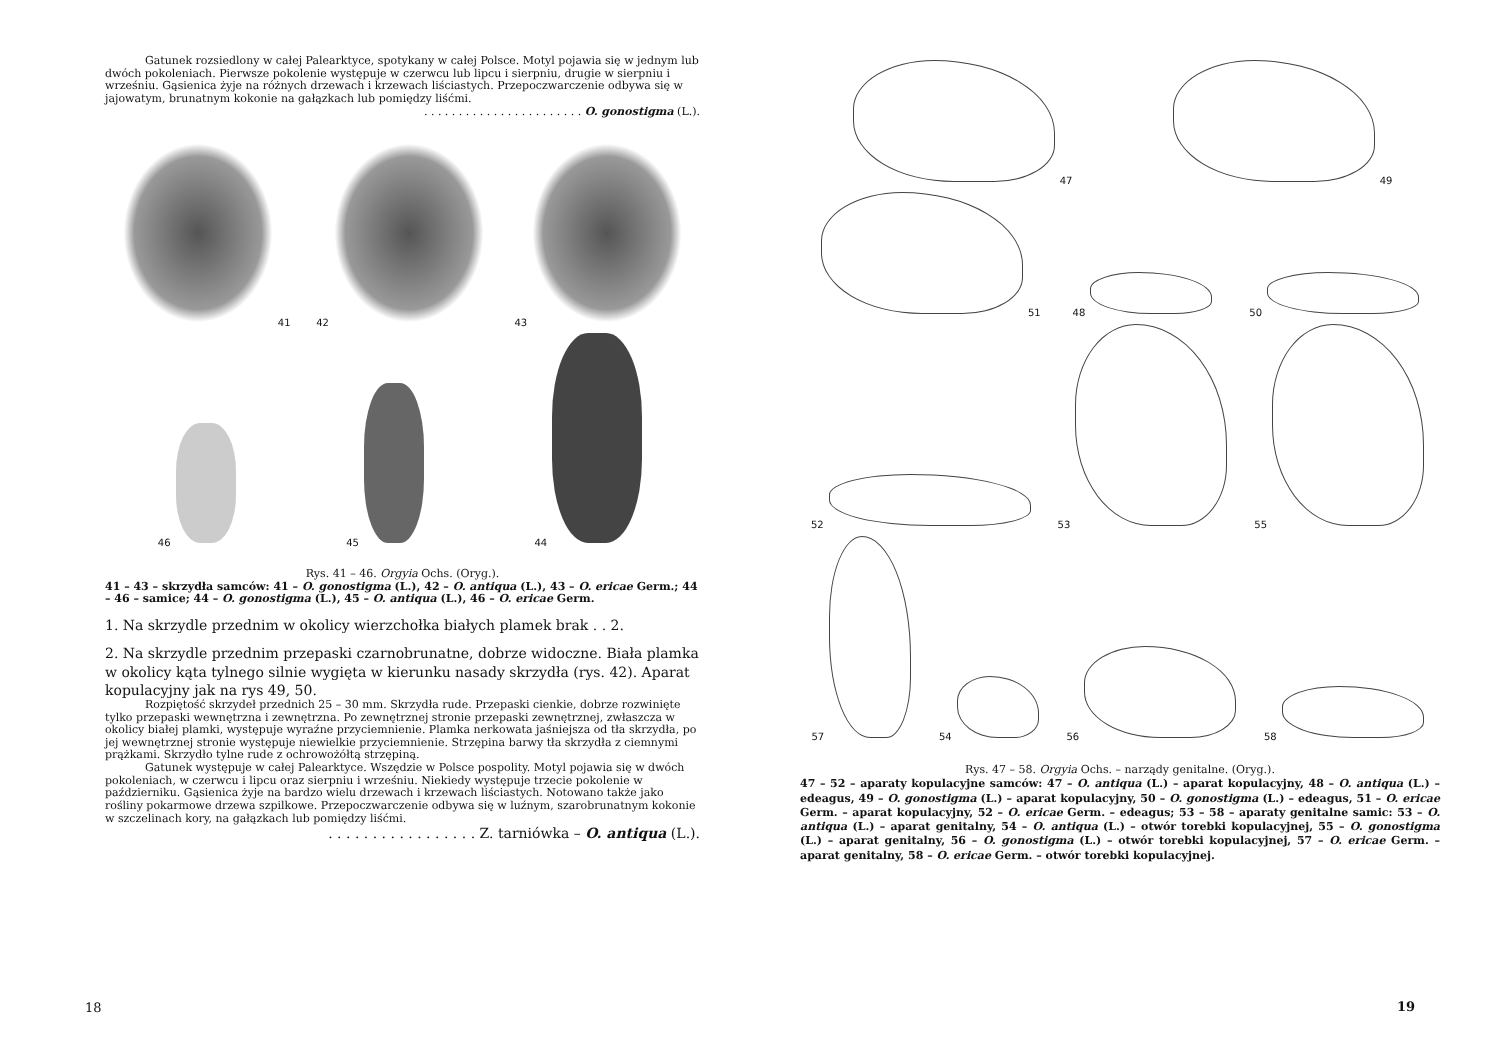Gatunek rozsiedlony w całej Palearktyce, spotykany w całej Polsce. Motyl pojawia się w jednym lub dwóch pokoleniach. Pierwsze pokolenie występuje w czerwcu lub lipcu i sierpniu, drugie w sierpniu i wrześniu. Gąsienica żyje na różnych drzewach i krzewach liściastych. Przepoczwarczenie odbywa się w jajowatym, brunatnym kokonie na gałązkach lub pomiędzy liśćmi.
. . . . . . . . . . . . . . . . . . . . . . . O. gonostigma (L.).
41
42
43
46
45
44
Rys. 41 – 46. Orgyia Ochs. (Oryg.).
41 – 43 – skrzydła samców: 41 – O. gonostigma (L.), 42 – O. antiqua (L.), 43 – O. ericae Germ.; 44 – 46 – samice; 44 – O. gonostigma (L.), 45 – O. antiqua (L.), 46 – O. ericae Germ.
1. Na skrzydle przednim w okolicy wierzchołka białych plamek brak . . 2.
2. Na skrzydle przednim przepaski czarnobrunatne, dobrze widoczne. Biała plamka w okolicy kąta tylnego silnie wygięta w kierunku nasady skrzydła (rys. 42). Aparat kopulacyjny jak na rys 49, 50.
Rozpiętość skrzydeł przednich 25 – 30 mm. Skrzydła rude. Przepaski cienkie, dobrze rozwinięte tylko przepaski wewnętrzna i zewnętrzna. Po zewnętrznej stronie przepaski zewnętrznej, zwłaszcza w okolicy białej plamki, występuje wyraźne przyciemnienie. Plamka nerkowata jaśniejsza od tła skrzydła, po jej wewnętrznej stronie występuje niewielkie przyciemnienie. Strzępina barwy tła skrzydła z ciemnymi prążkami. Skrzydło tylne rude z ochrowożółtą strzępiną.
Gatunek występuje w całej Palearktyce. Wszędzie w Polsce pospolity. Motyl pojawia się w dwóch pokoleniach, w czerwcu i lipcu oraz sierpniu i wrześniu. Niekiedy występuje trzecie pokolenie w październiku. Gąsienica żyje na bardzo wielu drzewach i krzewach liściastych. Notowano także jako rośliny pokarmowe drzewa szpilkowe. Przepoczwarczenie odbywa się w luźnym, szarobrunatnym kokonie w szczelinach kory, na gałązkach lub pomiędzy liśćmi.
. . . . . . . . . . . . . . . . . Z. tarniówka – O. antiqua (L.).
18
47
49
51
48
50
52
53
55
57
54
56
58
Rys. 47 – 58. Orgyia Ochs. – narządy genitalne. (Oryg.).
47 – 52 – aparaty kopulacyjne samców: 47 – O. antiqua (L.) – aparat kopulacyjny, 48 – O. antiqua (L.) – edeagus, 49 – O. gonostigma (L.) – aparat kopulacyjny, 50 – O. gonostigma (L.) – edeagus, 51 – O. ericae Germ. – aparat kopulacyjny, 52 – O. ericae Germ. – edeagus; 53 – 58 – aparaty genitalne samic: 53 – O. antiqua (L.) – aparat genitalny, 54 – O. antiqua (L.) – otwór torebki kopulacyjnej, 55 – O. gonostigma (L.) – aparat genitalny, 56 – O. gonostigma (L.) – otwór torebki kopulacyjnej, 57 – O. ericae Germ. – aparat genitalny, 58 – O. ericae Germ. – otwór torebki kopulacyjnej.
19